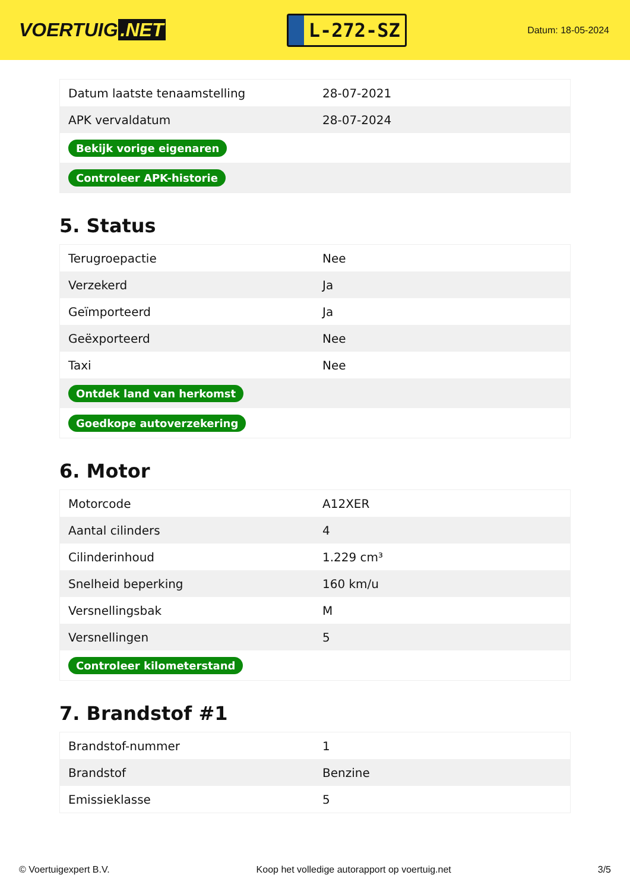VOERTUIG.NET
L-272-SZ
Datum: 18-05-2024
| Datum laatste tenaamstelling | 28-07-2021 |
| APK vervaldatum | 28-07-2024 |
| Bekijk vorige eigenaren | |
| Controleer APK-historie | |
5. Status
| Terugroepactie | Nee |
| Verzekerd | Ja |
| Geïmporteerd | Ja |
| Geëxporteerd | Nee |
| Taxi | Nee |
| Ontdek land van herkomst | |
| Goedkope autoverzekering | |
6. Motor
| Motorcode | A12XER |
| Aantal cilinders | 4 |
| Cilinderinhoud | 1.229 cm³ |
| Snelheid beperking | 160 km/u |
| Versnellingsbak | M |
| Versnellingen | 5 |
| Controleer kilometerstand | |
7. Brandstof #1
| Brandstof-nummer | 1 |
| Brandstof | Benzine |
| Emissieklasse | 5 |
© Voertuigexpert B.V. Koop het volledige autorapport op voertuig.net 3/5